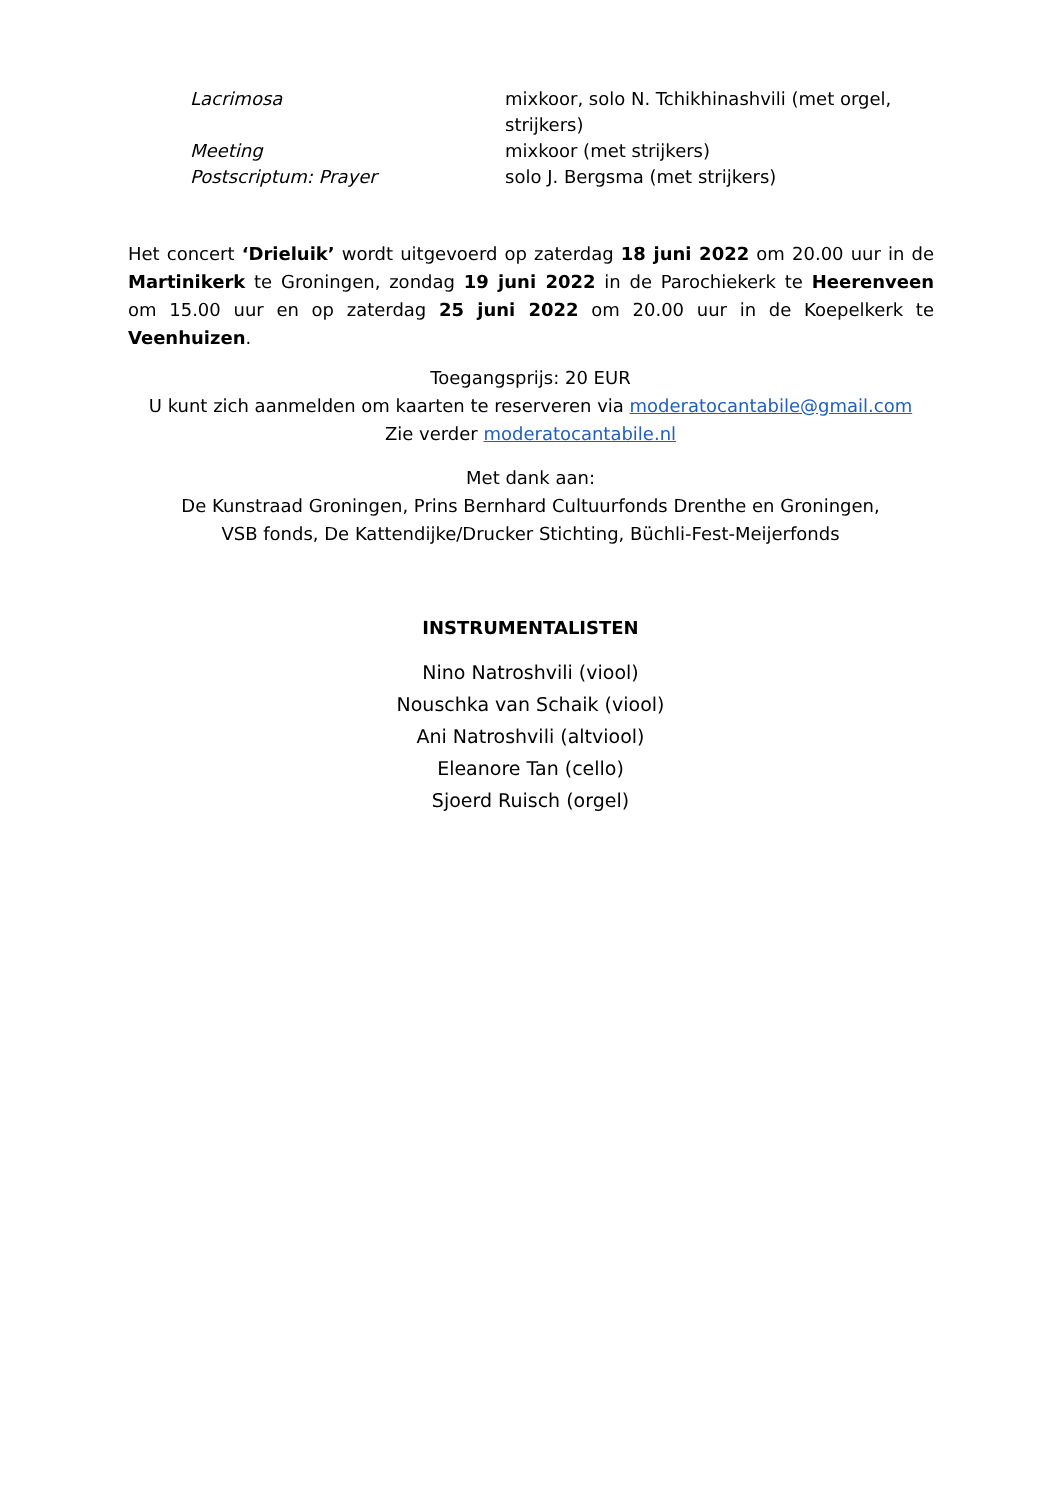| Lacrimosa | mixkoor, solo N. Tchikhinashvili (met orgel, strijkers) |
| Meeting | mixkoor (met strijkers) |
| Postscriptum: Prayer | solo J. Bergsma (met strijkers) |
Het concert ‘Drieluik’ wordt uitgevoerd op zaterdag 18 juni 2022 om 20.00 uur in de Martinikerk te Groningen, zondag 19 juni 2022 in de Parochiekerk te Heerenveen om 15.00 uur en op zaterdag 25 juni 2022 om 20.00 uur in de Koepelkerk te Veenhuizen.
Toegangsprijs: 20 EUR
U kunt zich aanmelden om kaarten te reserveren via moderatocantabile@gmail.com
Zie verder moderatocantabile.nl
Met dank aan:
De Kunstraad Groningen, Prins Bernhard Cultuurfonds Drenthe en Groningen,
VSB fonds, De Kattendijke/Drucker Stichting, Büchli-Fest-Meijerfonds
INSTRUMENTALISTEN
Nino Natroshvili (viool)
Nouschka van Schaik (viool)
Ani Natroshvili (altviool)
Eleanore Tan (cello)
Sjoerd Ruisch (orgel)